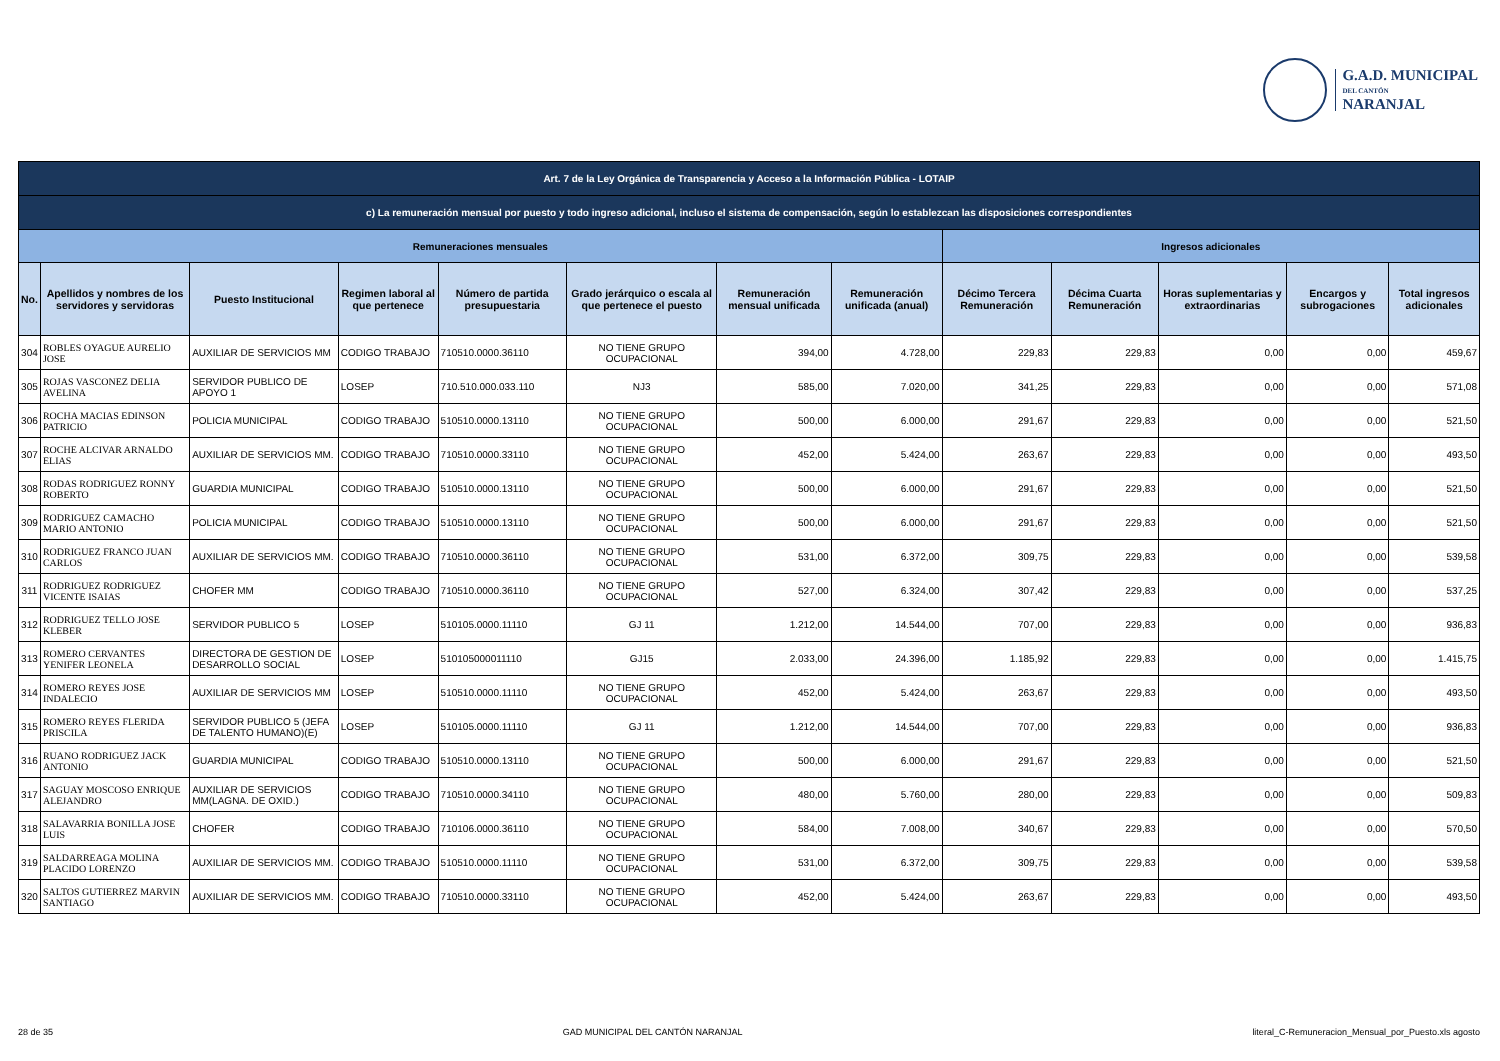G.A.D. MUNICIPAL
DEL CANTÓN
NARANJAL
| Art. 7 de la Ley Orgánica de Transparencia y Acceso a la Información Pública - LOTAIP | | | | | | | | | | | | |
| c) La remuneración mensual por puesto y todo ingreso adicional, incluso el sistema de compensación, según lo establezcan las disposiciones correspondientes | | | | | | | | | | | | |
| Remuneraciones mensuales | | | | | | | | Ingresos adicionales | | | | |
| No. | Apellidos y nombres de los servidores y servidoras | Puesto Institucional | Regimen laboral al que pertenece | Número de partida presupuestaria | Grado jerárquico o escala al que pertenece el puesto | Remuneración mensual unificada | Remuneración unificada (anual) | Décimo Tercera Remuneración | Décima Cuarta Remuneración | Horas suplementarias y extraordinarias | Encargos y subrogaciones | Total ingresos adicionales |
| 304 | ROBLES OYAGUE AURELIO JOSE | AUXILIAR DE SERVICIOS MM | CODIGO TRABAJO | 710510.0000.36110 | NO TIENE GRUPO OCUPACIONAL | 394,00 | 4.728,00 | 229,83 | 229,83 | 0,00 | 0,00 | 459,67 |
| 305 | ROJAS VASCONEZ DELIA AVELINA | SERVIDOR PUBLICO DE APOYO 1 | LOSEP | 710.510.000.033.110 | NJ3 | 585,00 | 7.020,00 | 341,25 | 229,83 | 0,00 | 0,00 | 571,08 |
| 306 | ROCHA MACIAS EDINSON PATRICIO | POLICIA MUNICIPAL | CODIGO TRABAJO | 510510.0000.13110 | NO TIENE GRUPO OCUPACIONAL | 500,00 | 6.000,00 | 291,67 | 229,83 | 0,00 | 0,00 | 521,50 |
| 307 | ROCHE ALCIVAR ARNALDO ELIAS | AUXILIAR DE SERVICIOS MM. | CODIGO TRABAJO | 710510.0000.33110 | NO TIENE GRUPO OCUPACIONAL | 452,00 | 5.424,00 | 263,67 | 229,83 | 0,00 | 0,00 | 493,50 |
| 308 | RODAS RODRIGUEZ RONNY ROBERTO | GUARDIA MUNICIPAL | CODIGO TRABAJO | 510510.0000.13110 | NO TIENE GRUPO OCUPACIONAL | 500,00 | 6.000,00 | 291,67 | 229,83 | 0,00 | 0,00 | 521,50 |
| 309 | RODRIGUEZ CAMACHO MARIO ANTONIO | POLICIA MUNICIPAL | CODIGO TRABAJO | 510510.0000.13110 | NO TIENE GRUPO OCUPACIONAL | 500,00 | 6.000,00 | 291,67 | 229,83 | 0,00 | 0,00 | 521,50 |
| 310 | RODRIGUEZ FRANCO JUAN CARLOS | AUXILIAR DE SERVICIOS MM. | CODIGO TRABAJO | 710510.0000.36110 | NO TIENE GRUPO OCUPACIONAL | 531,00 | 6.372,00 | 309,75 | 229,83 | 0,00 | 0,00 | 539,58 |
| 311 | RODRIGUEZ RODRIGUEZ VICENTE ISAIAS | CHOFER MM | CODIGO TRABAJO | 710510.0000.36110 | NO TIENE GRUPO OCUPACIONAL | 527,00 | 6.324,00 | 307,42 | 229,83 | 0,00 | 0,00 | 537,25 |
| 312 | RODRIGUEZ TELLO JOSE KLEBER | SERVIDOR PUBLICO 5 | LOSEP | 510105.0000.11110 | GJ 11 | 1.212,00 | 14.544,00 | 707,00 | 229,83 | 0,00 | 0,00 | 936,83 |
| 313 | ROMERO CERVANTES YENIFER LEONELA | DIRECTORA DE GESTION DE DESARROLLO SOCIAL | LOSEP | 510105000011110 | GJ15 | 2.033,00 | 24.396,00 | 1.185,92 | 229,83 | 0,00 | 0,00 | 1.415,75 |
| 314 | ROMERO REYES JOSE INDALECIO | AUXILIAR DE SERVICIOS MM | LOSEP | 510510.0000.11110 | NO TIENE GRUPO OCUPACIONAL | 452,00 | 5.424,00 | 263,67 | 229,83 | 0,00 | 0,00 | 493,50 |
| 315 | ROMERO REYES FLERIDA PRISCILA | SERVIDOR PUBLICO 5 (JEFA DE TALENTO HUMANO)(E) | LOSEP | 510105.0000.11110 | GJ 11 | 1.212,00 | 14.544,00 | 707,00 | 229,83 | 0,00 | 0,00 | 936,83 |
| 316 | RUANO RODRIGUEZ JACK ANTONIO | GUARDIA MUNICIPAL | CODIGO TRABAJO | 510510.0000.13110 | NO TIENE GRUPO OCUPACIONAL | 500,00 | 6.000,00 | 291,67 | 229,83 | 0,00 | 0,00 | 521,50 |
| 317 | SAGUAY MOSCOSO ENRIQUE ALEJANDRO | AUXILIAR DE SERVICIOS MM(LAGNA. DE OXID.) | CODIGO TRABAJO | 710510.0000.34110 | NO TIENE GRUPO OCUPACIONAL | 480,00 | 5.760,00 | 280,00 | 229,83 | 0,00 | 0,00 | 509,83 |
| 318 | SALAVARRIA BONILLA JOSE LUIS | CHOFER | CODIGO TRABAJO | 710106.0000.36110 | NO TIENE GRUPO OCUPACIONAL | 584,00 | 7.008,00 | 340,67 | 229,83 | 0,00 | 0,00 | 570,50 |
| 319 | SALDARREAGA MOLINA PLACIDO LORENZO | AUXILIAR DE SERVICIOS MM. | CODIGO TRABAJO | 510510.0000.11110 | NO TIENE GRUPO OCUPACIONAL | 531,00 | 6.372,00 | 309,75 | 229,83 | 0,00 | 0,00 | 539,58 |
| 320 | SALTOS GUTIERREZ MARVIN SANTIAGO | AUXILIAR DE SERVICIOS MM. | CODIGO TRABAJO | 710510.0000.33110 | NO TIENE GRUPO OCUPACIONAL | 452,00 | 5.424,00 | 263,67 | 229,83 | 0,00 | 0,00 | 493,50 |
28 de 35 GAD MUNICIPAL DEL CANTÓN NARANJAL literal_C-Remuneracion_Mensual_por_Puesto.xls agosto